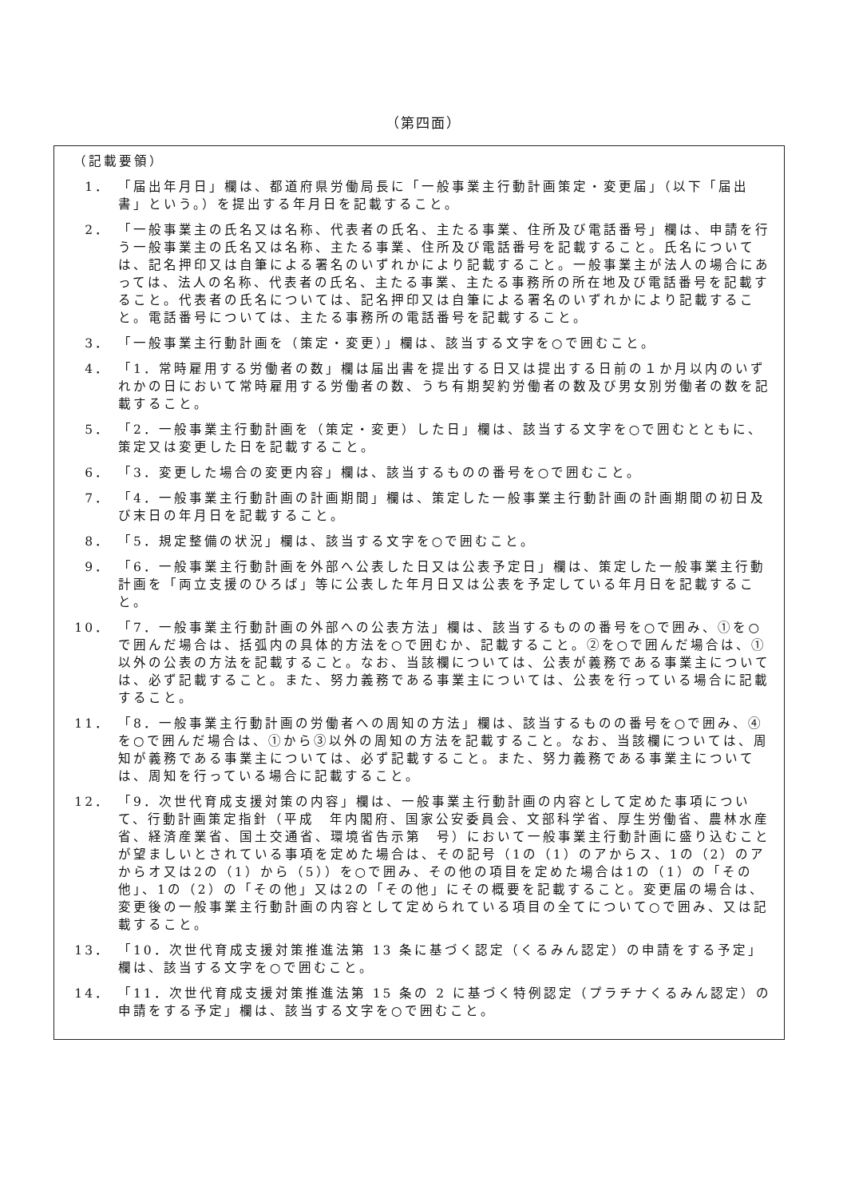（第四面）
（記載要領）
1． 「届出年月日」欄は、都道府県労働局長に「一般事業主行動計画策定・変更届」（以下「届出書」という。）を提出する年月日を記載すること。
2． 「一般事業主の氏名又は名称、代表者の氏名、主たる事業、住所及び電話番号」欄は、申請を行う一般事業主の氏名又は名称、主たる事業、住所及び電話番号を記載すること。氏名については、記名押印又は自筆による署名のいずれかにより記載すること。一般事業主が法人の場合にあっては、法人の名称、代表者の氏名、主たる事業、主たる事務所の所在地及び電話番号を記載すること。代表者の氏名については、記名押印又は自筆による署名のいずれかにより記載すること。電話番号については、主たる事務所の電話番号を記載すること。
3． 「一般事業主行動計画を（策定・変更）」欄は、該当する文字を○で囲むこと。
4． 「1．常時雇用する労働者の数」欄は届出書を提出する日又は提出する日前の１か月以内のいずれかの日において常時雇用する労働者の数、うち有期契約労働者の数及び男女別労働者の数を記載すること。
5． 「2．一般事業主行動計画を（策定・変更）した日」欄は、該当する文字を○で囲むとともに、策定又は変更した日を記載すること。
6． 「3．変更した場合の変更内容」欄は、該当するものの番号を○で囲むこと。
7． 「4．一般事業主行動計画の計画期間」欄は、策定した一般事業主行動計画の計画期間の初日及び末日の年月日を記載すること。
8． 「5．規定整備の状況」欄は、該当する文字を○で囲むこと。
9． 「6．一般事業主行動計画を外部へ公表した日又は公表予定日」欄は、策定した一般事業主行動計画を「両立支援のひろば」等に公表した年月日又は公表を予定している年月日を記載すること。
10． 「7．一般事業主行動計画の外部への公表方法」欄は、該当するものの番号を○で囲み、①を○で囲んだ場合は、括弧内の具体的方法を○で囲むか、記載すること。②を○で囲んだ場合は、①以外の公表の方法を記載すること。なお、当該欄については、公表が義務である事業主については、必ず記載すること。また、努力義務である事業主については、公表を行っている場合に記載すること。
11． 「8．一般事業主行動計画の労働者への周知の方法」欄は、該当するものの番号を○で囲み、④を○で囲んだ場合は、①から③以外の周知の方法を記載すること。なお、当該欄については、周知が義務である事業主については、必ず記載すること。また、努力義務である事業主については、周知を行っている場合に記載すること。
12． 「9．次世代育成支援対策の内容」欄は、一般事業主行動計画の内容として定めた事項について、行動計画策定指針（平成　年内閣府、国家公安委員会、文部科学省、厚生労働省、農林水産省、経済産業省、国土交通省、環境省告示第　号）において一般事業主行動計画に盛り込むことが望ましいとされている事項を定めた場合は、その記号（1の（1）のアからス、1の（2）のアからオ又は2の（1）から（5））を○で囲み、その他の項目を定めた場合は1の（1）の「その他」、1の（2）の「その他」又は2の「その他」にその概要を記載すること。変更届の場合は、変更後の一般事業主行動計画の内容として定められている項目の全てについて○で囲み、又は記載すること。
13． 「10．次世代育成支援対策推進法第 13 条に基づく認定（くるみん認定）の申請をする予定」欄は、該当する文字を○で囲むこと。
14． 「11．次世代育成支援対策推進法第 15 条の 2 に基づく特例認定（プラチナくるみん認定）の申請をする予定」欄は、該当する文字を○で囲むこと。